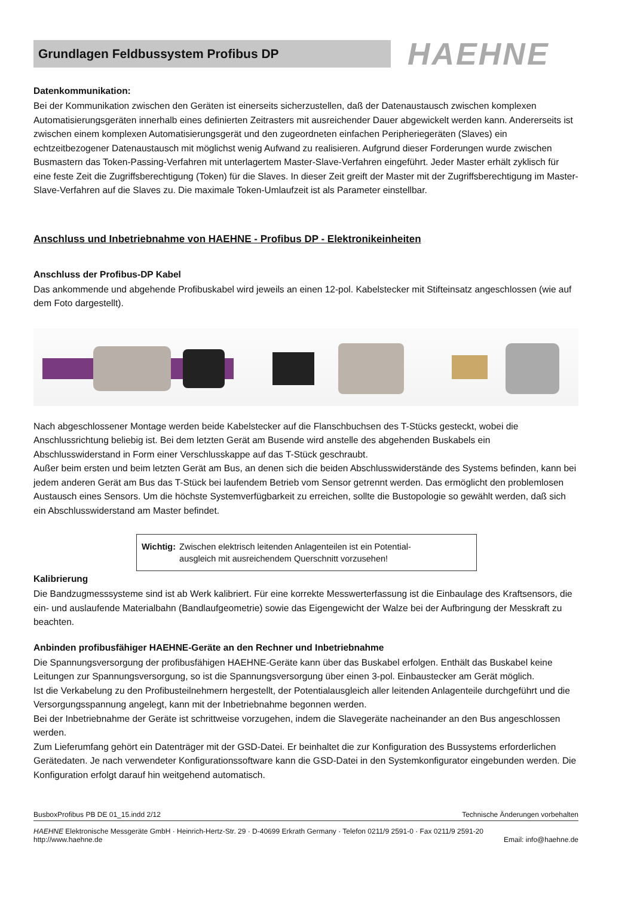Grundlagen Feldbussystem Profibus DP
HAEHNE
Datenkommunikation:
Bei der Kommunikation zwischen den Geräten ist einerseits sicherzustellen, daß der Datenaustausch zwischen komplexen Automatisierungsgeräten innerhalb eines definierten Zeitrasters mit ausreichender Dauer abgewickelt werden kann. Andererseits ist zwischen einem komplexen Automatisierungsgerät und den zugeordneten einfachen Peripheriegeräten (Slaves) ein echtzeitbezogener Datenaustausch mit möglichst wenig Aufwand zu realisieren. Aufgrund dieser Forderungen wurde zwischen Busmastern das Token-Passing-Verfahren mit unterlagertem Master-Slave-Verfahren eingeführt. Jeder Master erhält zyklisch für eine feste Zeit die Zugriffsberechtigung (Token) für die Slaves. In dieser Zeit greift der Master mit der Zugriffsberechtigung im Master-Slave-Verfahren auf die Slaves zu. Die maximale Token-Umlaufzeit ist als Parameter einstellbar.
Anschluss und Inbetriebnahme von HAEHNE - Profibus DP - Elektronikeinheiten
Anschluss der Profibus-DP Kabel
Das ankommende und abgehende Profibuskabel wird jeweils an einen 12-pol. Kabelstecker mit Stifteinsatz angeschlossen (wie auf dem Foto dargestellt).
Nach abgeschlossener Montage werden beide Kabelstecker auf die Flanschbuchsen des T-Stücks gesteckt, wobei die Anschlussrichtung beliebig ist. Bei dem letzten Gerät am Busende wird anstelle des abgehenden Buskabels ein Abschlusswiderstand in Form einer Verschlusskappe auf das T-Stück geschraubt.
Außer beim ersten und beim letzten Gerät am Bus, an denen sich die beiden Abschlusswiderstände des Systems befinden, kann bei jedem anderen Gerät am Bus das T-Stück bei laufendem Betrieb vom Sensor getrennt werden. Das ermöglicht den problemlosen Austausch eines Sensors. Um die höchste Systemverfügbarkeit zu erreichen, sollte die Bustopologie so gewählt werden, daß sich ein Abschlusswiderstand am Master befindet.
Wichtig: Zwischen elektrisch leitenden Anlagenteilen ist ein Potential-
ausgleich mit ausreichendem Querschnitt vorzusehen!
Kalibrierung
Die Bandzugmesssysteme sind ist ab Werk kalibriert. Für eine korrekte Messwerterfassung ist die Einbaulage des Kraftsensors, die ein- und auslaufende Materialbahn (Bandlaufgeometrie) sowie das Eigengewicht der Walze bei der Aufbringung der Messkraft zu beachten.
Anbinden profibusfähiger HAEHNE-Geräte an den Rechner und Inbetriebnahme
Die Spannungsversorgung der profibusfähigen HAEHNE-Geräte kann über das Buskabel erfolgen. Enthält das Buskabel keine Leitungen zur Spannungsversorgung, so ist die Spannungsversorgung über einen 3-pol. Einbaustecker am Gerät möglich.
Ist die Verkabelung zu den Profibusteilnehmern hergestellt, der Potentialausgleich aller leitenden Anlagenteile durchgeführt und die Versorgungsspannung angelegt, kann mit der Inbetriebnahme begonnen werden.
Bei der Inbetriebnahme der Geräte ist schrittweise vorzugehen, indem die Slavegeräte nacheinander an den Bus angeschlossen werden.
Zum Lieferumfang gehört ein Datenträger mit der GSD-Datei. Er beinhaltet die zur Konfiguration des Bussystems erforderlichen Gerätedaten. Je nach verwendeter Konfigurationssoftware kann die GSD-Datei in den Systemkonfigurator eingebunden werden. Die Konfiguration erfolgt darauf hin weitgehend automatisch.
BusboxProfibus PB DE 01_15.indd 2/12 Technische Änderungen vorbehalten
HAEHNE Elektronische Messgeräte GmbH · Heinrich-Hertz-Str. 29 · D-40699 Erkrath Germany · Telefon 0211/9 2591-0 · Fax 0211/9 2591-20
http://www.haehne.de Email: info@haehne.de